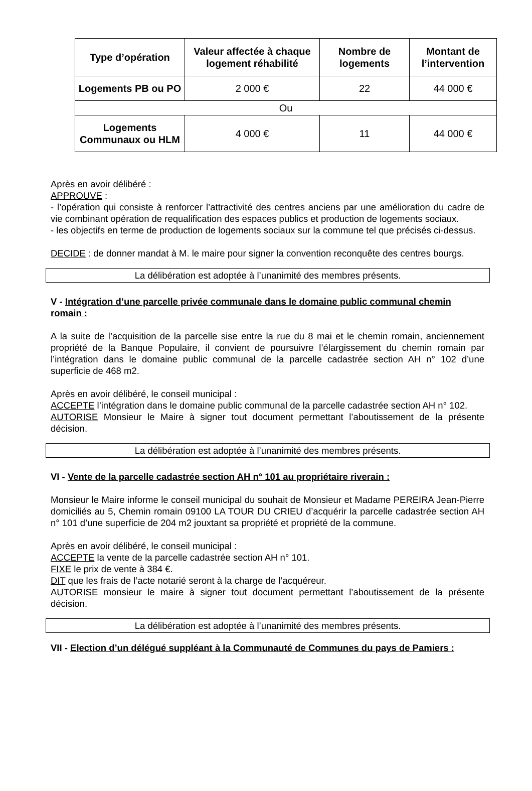| Type d’opération | Valeur affectée à chaque logement réhabilité | Nombre de logements | Montant de l’intervention |
| --- | --- | --- | --- |
| Logements PB ou PO | 2 000 € | 22 | 44 000 € |
| Ou | | | |
| Logements Communaux ou HLM | 4 000 € | 11 | 44 000 € |
Après en avoir délibéré :
APPROUVE :
- l’opération qui consiste à renforcer l’attractivité des centres anciens par une amélioration du cadre de vie combinant opération de requalification des espaces publics et production de logements sociaux.
- les objectifs en terme de production de logements sociaux sur la commune tel que précisés ci-dessus.
DECIDE : de donner mandat à M. le maire pour signer la convention reconquête des centres bourgs.
La délibération est adoptée à l’unanimité des membres présents.
V - Intégration d’une parcelle privée communale dans le domaine public communal chemin romain :
A la suite de l’acquisition de la parcelle sise entre la rue du 8 mai et le chemin romain, anciennement propriété de la Banque Populaire, il convient de poursuivre l’élargissement du chemin romain par l’intégration dans le domaine public communal de la parcelle cadastrée section AH n° 102 d’une superficie de 468 m2.
Après en avoir délibéré, le conseil municipal :
ACCEPTE l’intégration dans le domaine public communal de la parcelle cadastrée section AH n° 102.
AUTORISE Monsieur le Maire à signer tout document permettant l’aboutissement de la présente décision.
La délibération est adoptée à l’unanimité des membres présents.
VI - Vente de la parcelle cadastrée section AH n° 101 au propriétaire riverain :
Monsieur le Maire informe le conseil municipal du souhait de Monsieur et Madame PEREIRA Jean-Pierre domiciliés au 5, Chemin romain 09100 LA TOUR DU CRIEU d’acquérir la parcelle cadastrée section AH n° 101 d’une superficie de 204 m2 jouxtant sa propriété et propriété de la commune.
Après en avoir délibéré, le conseil municipal :
ACCEPTE la vente de la parcelle cadastrée section AH n° 101.
FIXE le prix de vente à 384 €.
DIT que les frais de l’acte notarié seront à la charge de l’acquéreur.
AUTORISE monsieur le maire à signer tout document permettant l’aboutissement de la présente décision.
La délibération est adoptée à l’unanimité des membres présents.
VII - Election d’un délégué suppléant à la Communauté de Communes du pays de Pamiers :